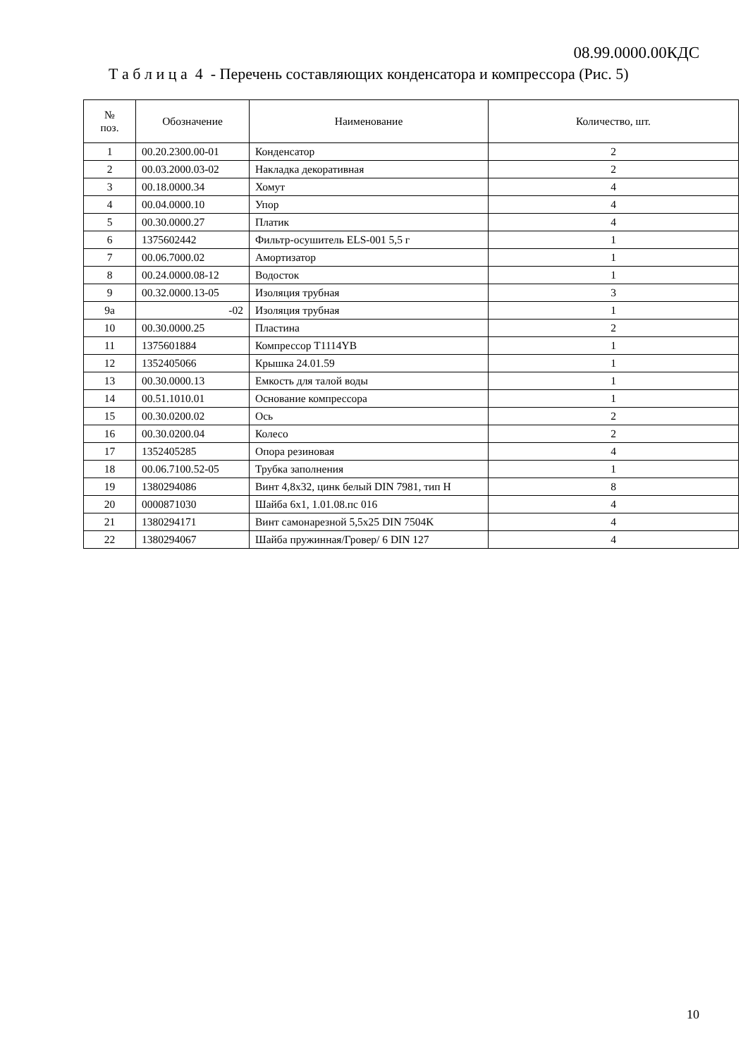08.99.0000.00КДС
Т а б л и ц а 4 - Перечень составляющих конденсатора и компрессора (Рис. 5)
| № поз. | Обозначение | Наименование | Количество, шт. |
| --- | --- | --- | --- |
| 1 | 00.20.2300.00-01 | Конденсатор | 2 |
| 2 | 00.03.2000.03-02 | Накладка декоративная | 2 |
| 3 | 00.18.0000.34 | Хомут | 4 |
| 4 | 00.04.0000.10 | Упор | 4 |
| 5 | 00.30.0000.27 | Платик | 4 |
| 6 | 1375602442 | Фильтр-осушитель ELS-001 5,5 г | 1 |
| 7 | 00.06.7000.02 | Амортизатор | 1 |
| 8 | 00.24.0000.08-12 | Водосток | 1 |
| 9 | 00.32.0000.13-05 | Изоляция трубная | 3 |
| 9а | -02 | Изоляция трубная | 1 |
| 10 | 00.30.0000.25 | Пластина | 2 |
| 11 | 1375601884 | Компрессор T1114YB | 1 |
| 12 | 1352405066 | Крышка 24.01.59 | 1 |
| 13 | 00.30.0000.13 | Емкость для талой воды | 1 |
| 14 | 00.51.1010.01 | Основание компрессора | 1 |
| 15 | 00.30.0200.02 | Ось | 2 |
| 16 | 00.30.0200.04 | Колесо | 2 |
| 17 | 1352405285 | Опора резиновая | 4 |
| 18 | 00.06.7100.52-05 | Трубка заполнения | 1 |
| 19 | 1380294086 | Винт 4,8x32, цинк белый DIN 7981, тип H | 8 |
| 20 | 0000871030 | Шайба 6х1, 1.01.08.пс 016 | 4 |
| 21 | 1380294171 | Винт самонарезной 5,5x25 DIN 7504K | 4 |
| 22 | 1380294067 | Шайба пружинная/Гровер/ 6 DIN 127 | 4 |
10